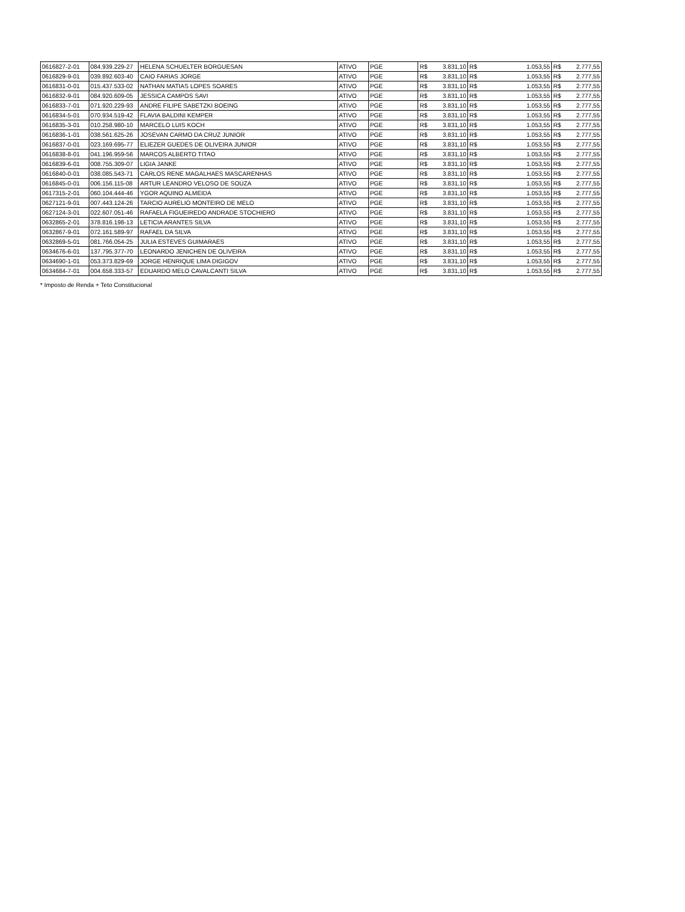| 0616827-2-01 | 084.939.229-27 | HELENA SCHUELTER BORGUESAN | ATIVO | PGE | R$ | 3.831,10 | R$ | 1.053,55 | R$ | 2.777,55 |
| 0616829-9-01 | 039.892.603-40 | CAIO FARIAS JORGE | ATIVO | PGE | R$ | 3.831,10 | R$ | 1.053,55 | R$ | 2.777,55 |
| 0616831-0-01 | 015.437.533-02 | NATHAN MATIAS LOPES SOARES | ATIVO | PGE | R$ | 3.831,10 | R$ | 1.053,55 | R$ | 2.777,55 |
| 0616832-9-01 | 084.920.609-05 | JESSICA CAMPOS SAVI | ATIVO | PGE | R$ | 3.831,10 | R$ | 1.053,55 | R$ | 2.777,55 |
| 0616833-7-01 | 071.920.229-93 | ANDRE FILIPE SABETZKI BOEING | ATIVO | PGE | R$ | 3.831,10 | R$ | 1.053,55 | R$ | 2.777,55 |
| 0616834-5-01 | 070.934.519-42 | FLAVIA BALDINI KEMPER | ATIVO | PGE | R$ | 3.831,10 | R$ | 1.053,55 | R$ | 2.777,55 |
| 0616835-3-01 | 010.258.980-10 | MARCELO LUIS KOCH | ATIVO | PGE | R$ | 3.831,10 | R$ | 1.053,55 | R$ | 2.777,55 |
| 0616836-1-01 | 038.561.625-26 | JOSEVAN CARMO DA CRUZ JUNIOR | ATIVO | PGE | R$ | 3.831,10 | R$ | 1.053,55 | R$ | 2.777,55 |
| 0616837-0-01 | 023.169.695-77 | ELIEZER GUEDES DE OLIVEIRA JUNIOR | ATIVO | PGE | R$ | 3.831,10 | R$ | 1.053,55 | R$ | 2.777,55 |
| 0616838-8-01 | 041.196.959-56 | MARCOS ALBERTO TITAO | ATIVO | PGE | R$ | 3.831,10 | R$ | 1.053,55 | R$ | 2.777,55 |
| 0616839-6-01 | 008.755.309-07 | LIGIA JANKE | ATIVO | PGE | R$ | 3.831,10 | R$ | 1.053,55 | R$ | 2.777,55 |
| 0616840-0-01 | 038.085.543-71 | CARLOS RENE MAGALHAES MASCARENHAS | ATIVO | PGE | R$ | 3.831,10 | R$ | 1.053,55 | R$ | 2.777,55 |
| 0616845-0-01 | 006.156.115-08 | ARTUR LEANDRO VELOSO DE SOUZA | ATIVO | PGE | R$ | 3.831,10 | R$ | 1.053,55 | R$ | 2.777,55 |
| 0617315-2-01 | 060.104.444-46 | YGOR AQUINO ALMEIDA | ATIVO | PGE | R$ | 3.831,10 | R$ | 1.053,55 | R$ | 2.777,55 |
| 0627121-9-01 | 007.443.124-26 | TARCIO AURELIO MONTEIRO DE MELO | ATIVO | PGE | R$ | 3.831,10 | R$ | 1.053,55 | R$ | 2.777,55 |
| 0627124-3-01 | 022.607.051-46 | RAFAELA FIGUEIREDO ANDRADE STOCHIERO | ATIVO | PGE | R$ | 3.831,10 | R$ | 1.053,55 | R$ | 2.777,55 |
| 0632865-2-01 | 378.816.198-13 | LETICIA ARANTES SILVA | ATIVO | PGE | R$ | 3.831,10 | R$ | 1.053,55 | R$ | 2.777,55 |
| 0632867-9-01 | 072.161.589-97 | RAFAEL DA SILVA | ATIVO | PGE | R$ | 3.831,10 | R$ | 1.053,55 | R$ | 2.777,55 |
| 0632869-5-01 | 081.766.054-25 | JULIA ESTEVES GUIMARAES | ATIVO | PGE | R$ | 3.831,10 | R$ | 1.053,55 | R$ | 2.777,55 |
| 0634676-6-01 | 137.795.377-70 | LEONARDO JENICHEN DE OLIVEIRA | ATIVO | PGE | R$ | 3.831,10 | R$ | 1.053,55 | R$ | 2.777,55 |
| 0634690-1-01 | 053.373.829-69 | JORGE HENRIQUE LIMA DIGIGOV | ATIVO | PGE | R$ | 3.831,10 | R$ | 1.053,55 | R$ | 2.777,55 |
| 0634684-7-01 | 004.658.333-57 | EDUARDO MELO CAVALCANTI SILVA | ATIVO | PGE | R$ | 3.831,10 | R$ | 1.053,55 | R$ | 2.777,55 |
* Imposto de Renda + Teto Constitucional